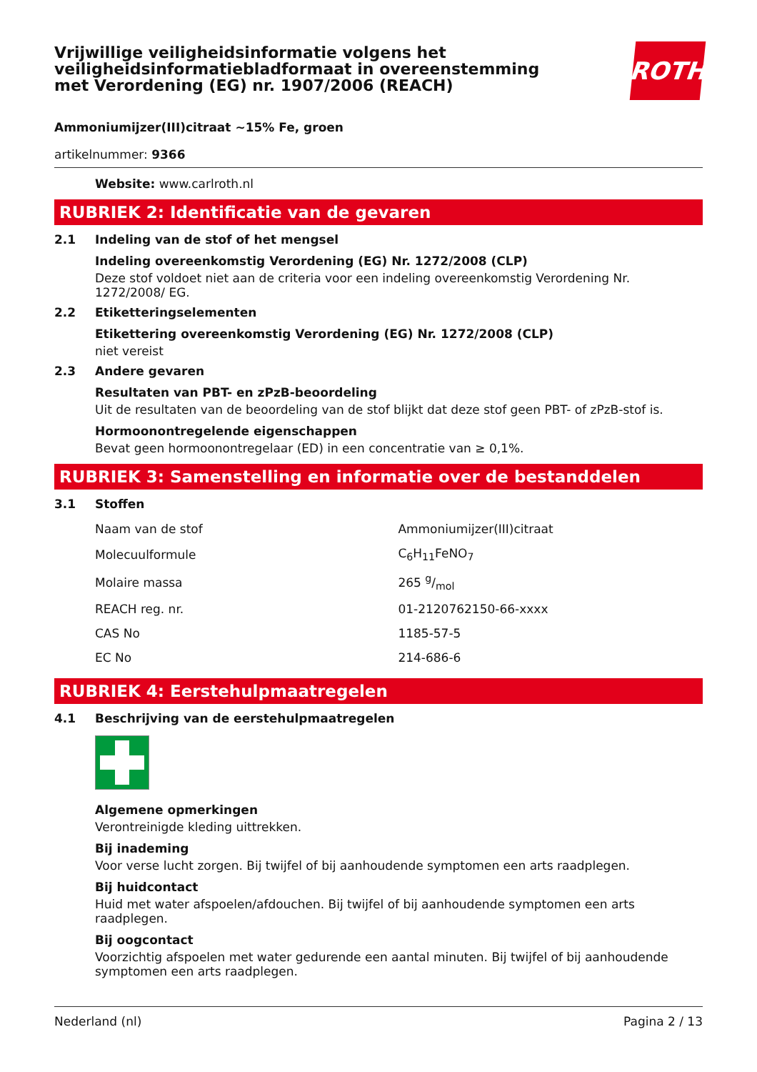Vrijwillige veiligheidsinformatie volgens het veiligheidsinformatiebladformaat in overeenstemming met Verordening (EG) nr. 1907/2006 (REACH)
ROTH
Ammoniumijzer(III)citraat ~15% Fe, groen
artikelnummer: 9366
Website: www.carlroth.nl
RUBRIEK 2: Identificatie van de gevaren
2.1 Indeling van de stof of het mengsel
Indeling overeenkomstig Verordening (EG) Nr. 1272/2008 (CLP)
Deze stof voldoet niet aan de criteria voor een indeling overeenkomstig Verordening Nr. 1272/2008/ EG.
2.2 Etiketteringselementen
Etikettering overeenkomstig Verordening (EG) Nr. 1272/2008 (CLP)
niet vereist
2.3 Andere gevaren
Resultaten van PBT- en zPzB-beoordeling
Uit de resultaten van de beoordeling van de stof blijkt dat deze stof geen PBT- of zPzB-stof is.
Hormoonontregelende eigenschappen
Bevat geen hormoonontregelaar (ED) in een concentratie van ≥ 0,1%.
RUBRIEK 3: Samenstelling en informatie over de bestanddelen
3.1 Stoffen
| Naam van de stof | Ammoniumijzer(III)citraat |
| Molecuulformule | C<sub>6</sub>H<sub>11</sub>FeNO<sub>7</sub> |
| Molaire massa | 265 g/mol |
| REACH reg. nr. | 01-2120762150-66-xxxx |
| CAS No | 1185-57-5 |
| EC No | 214-686-6 |
RUBRIEK 4: Eerstehulpmaatregelen
4.1 Beschrijving van de eerstehulpmaatregelen
Algemene opmerkingen
Verontreinigde kleding uittrekken.
Bij inademing
Voor verse lucht zorgen. Bij twijfel of bij aanhoudende symptomen een arts raadplegen.
Bij huidcontact
Huid met water afspoelen/afdouchen. Bij twijfel of bij aanhoudende symptomen een arts raadplegen.
Bij oogcontact
Voorzichtig afspoelen met water gedurende een aantal minuten. Bij twijfel of bij aanhoudende symptomen een arts raadplegen.
Nederland (nl) Pagina 2 / 13